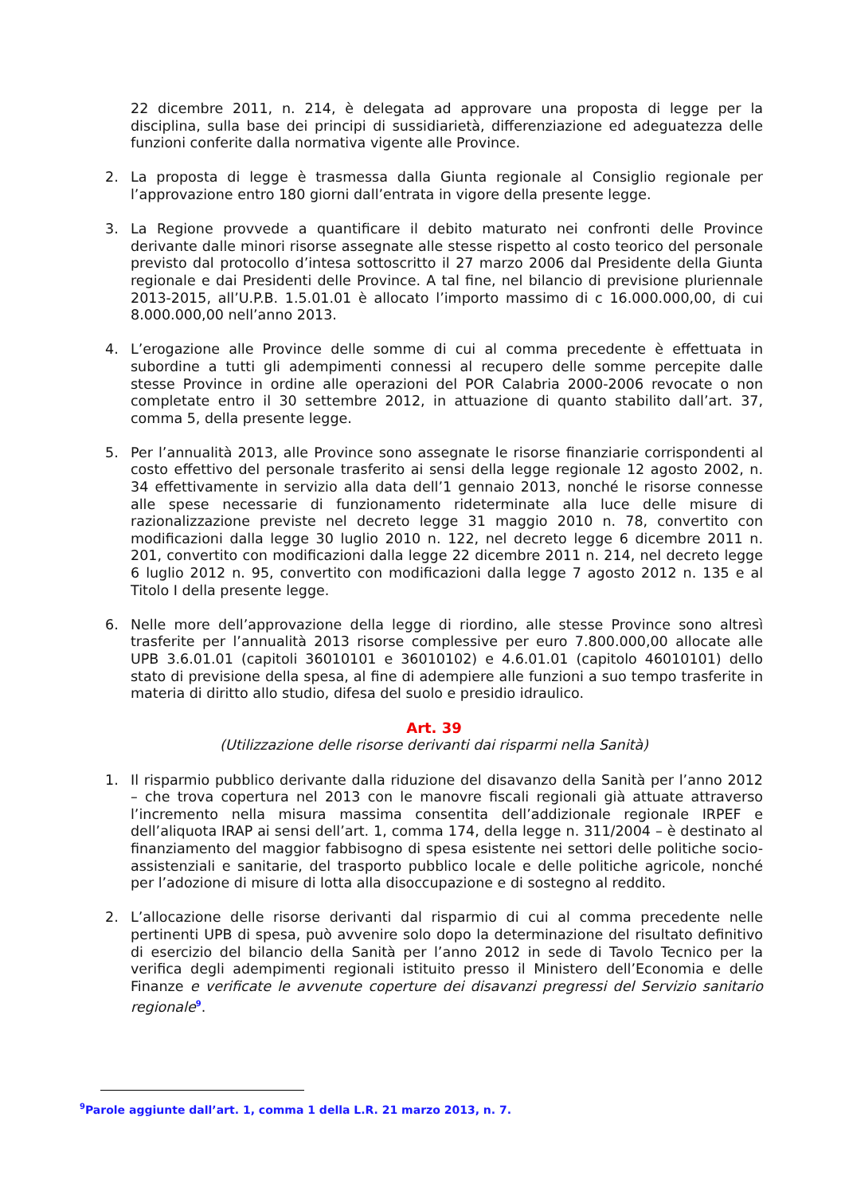22 dicembre 2011, n. 214, è delegata ad approvare una proposta di legge per la disciplina, sulla base dei principi di sussidiarietà, differenziazione ed adeguatezza delle funzioni conferite dalla normativa vigente alle Province.
2. La proposta di legge è trasmessa dalla Giunta regionale al Consiglio regionale per l’approvazione entro 180 giorni dall’entrata in vigore della presente legge.
3. La Regione provvede a quantificare il debito maturato nei confronti delle Province derivante dalle minori risorse assegnate alle stesse rispetto al costo teorico del personale previsto dal protocollo d’intesa sottoscritto il 27 marzo 2006 dal Presidente della Giunta regionale e dai Presidenti delle Province. A tal fine, nel bilancio di previsione pluriennale 2013-2015, all’U.P.B. 1.5.01.01 è allocato l’importo massimo di c 16.000.000,00, di cui 8.000.000,00 nell’anno 2013.
4. L’erogazione alle Province delle somme di cui al comma precedente è effettuata in subordine a tutti gli adempimenti connessi al recupero delle somme percepite dalle stesse Province in ordine alle operazioni del POR Calabria 2000-2006 revocate o non completate entro il 30 settembre 2012, in attuazione di quanto stabilito dall’art. 37, comma 5, della presente legge.
5. Per l’annualità 2013, alle Province sono assegnate le risorse finanziarie corrispondenti al costo effettivo del personale trasferito ai sensi della legge regionale 12 agosto 2002, n. 34 effettivamente in servizio alla data dell’1 gennaio 2013, nonché le risorse connesse alle spese necessarie di funzionamento rideterminate alla luce delle misure di razionalizzazione previste nel decreto legge 31 maggio 2010 n. 78, convertito con modificazioni dalla legge 30 luglio 2010 n. 122, nel decreto legge 6 dicembre 2011 n. 201, convertito con modificazioni dalla legge 22 dicembre 2011 n. 214, nel decreto legge 6 luglio 2012 n. 95, convertito con modificazioni dalla legge 7 agosto 2012 n. 135 e al Titolo I della presente legge.
6. Nelle more dell’approvazione della legge di riordino, alle stesse Province sono altresì trasferite per l’annualità 2013 risorse complessive per euro 7.800.000,00 allocate alle UPB 3.6.01.01 (capitoli 36010101 e 36010102) e 4.6.01.01 (capitolo 46010101) dello stato di previsione della spesa, al fine di adempiere alle funzioni a suo tempo trasferite in materia di diritto allo studio, difesa del suolo e presidio idraulico.
Art. 39
(Utilizzazione delle risorse derivanti dai risparmi nella Sanità)
1. Il risparmio pubblico derivante dalla riduzione del disavanzo della Sanità per l’anno 2012 – che trova copertura nel 2013 con le manovre fiscali regionali già attuate attraverso l’incremento nella misura massima consentita dell’addizionale regionale IRPEF e dell’aliquota IRAP ai sensi dell’art. 1, comma 174, della legge n. 311/2004 – è destinato al finanziamento del maggior fabbisogno di spesa esistente nei settori delle politiche socio-assistenziali e sanitarie, del trasporto pubblico locale e delle politiche agricole, nonché per l’adozione di misure di lotta alla disoccupazione e di sostegno al reddito.
2. L’allocazione delle risorse derivanti dal risparmio di cui al comma precedente nelle pertinenti UPB di spesa, può avvenire solo dopo la determinazione del risultato definitivo di esercizio del bilancio della Sanità per l’anno 2012 in sede di Tavolo Tecnico per la verifica degli adempimenti regionali istituito presso il Ministero dell’Economia e delle Finanze e verificate le avvenute coperture dei disavanzi pregressi del Servizio sanitario regionale<sup>9</sup>.
<sup>9</sup> Parole aggiunte dall’art. 1, comma 1 della L.R. 21 marzo 2013, n. 7.